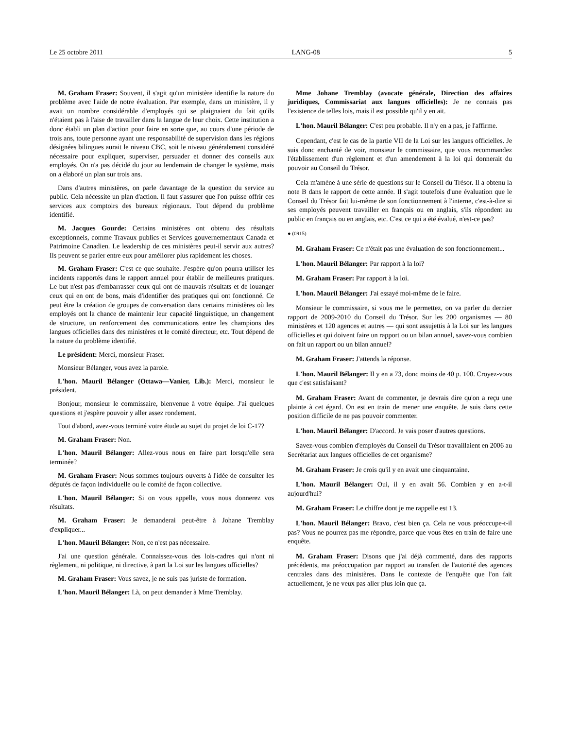Le 25 octobre 2011 LANG-08 5
M. Graham Fraser: Souvent, il s'agit qu'un ministère identifie la nature du problème avec l'aide de notre évaluation. Par exemple, dans un ministère, il y avait un nombre considérable d'employés qui se plaignaient du fait qu'ils n'étaient pas à l'aise de travailler dans la langue de leur choix. Cette institution a donc établi un plan d'action pour faire en sorte que, au cours d'une période de trois ans, toute personne ayant une responsabilité de supervision dans les régions désignées bilingues aurait le niveau CBC, soit le niveau générale­ment considéré nécessaire pour expliquer, superviser, persuader et donner des conseils aux employés. On n'a pas décidé du jour au lendemain de changer le système, mais on a élaboré un plan sur trois ans.
Dans d'autres ministères, on parle davantage de la question du service au public. Cela nécessite un plan d'action. Il faut s'assurer que l'on puisse offrir ces services aux comptoirs des bureaux régionaux. Tout dépend du problème identifié.
M. Jacques Gourde: Certains ministères ont obtenu des résultats exceptionnels, comme Travaux publics et Services gouvernementaux Canada et Patrimoine Canadien. Le leadership de ces ministères peut-il servir aux autres? Ils peuvent se parler entre eux pour améliorer plus rapidement les choses.
M. Graham Fraser: C'est ce que souhaite. J'espère qu'on pourra utiliser les incidents rapportés dans le rapport annuel pour établir de meilleures pratiques. Le but n'est pas d'embarrasser ceux qui ont de mauvais résultats et de louanger ceux qui en ont de bons, mais d'identifier des pratiques qui ont fonctionné. Ce peut être la création de groupes de conversation dans certains ministères où les employés ont la chance de maintenir leur capacité linguistique, un changement de structure, un renforcement des communications entre les champions des langues officielles dans des ministères et le comité directeur, etc. Tout dépend de la nature du problème identifié.
Le président: Merci, monsieur Fraser.
Monsieur Bélanger, vous avez la parole.
L'hon. Mauril Bélanger (Ottawa—Vanier, Lib.): Merci, monsieur le président.
Bonjour, monsieur le commissaire, bienvenue à votre équipe. J'ai quelques questions et j'espère pouvoir y aller assez rondement.
Tout d'abord, avez-vous terminé votre étude au sujet du projet de loi C-17?
M. Graham Fraser: Non.
L'hon. Mauril Bélanger: Allez-vous nous en faire part lorsqu'elle sera terminée?
M. Graham Fraser: Nous sommes toujours ouverts à l'idée de consulter les députés de façon individuelle ou le comité de façon collective.
L'hon. Mauril Bélanger: Si on vous appelle, vous nous donnerez vos résultats.
M. Graham Fraser: Je demanderai peut-être à Johane Tremblay d'expliquer...
L'hon. Mauril Bélanger: Non, ce n'est pas nécessaire.
J'ai une question générale. Connaissez-vous des lois-cadres qui n'ont ni règlement, ni politique, ni directive, à part la Loi sur les langues officielles?
M. Graham Fraser: Vous savez, je ne suis pas juriste de formation.
L'hon. Mauril Bélanger: Là, on peut demander à Mme Tremblay.
Mme Johane Tremblay (avocate générale, Direction des affaires juridiques, Commissariat aux langues officielles): Je ne connais pas l'existence de telles lois, mais il est possible qu'il y en ait.
L'hon. Mauril Bélanger: C'est peu probable. Il n'y en a pas, je l'affirme.
Cependant, c'est le cas de la partie VII de la Loi sur les langues officielles. Je suis donc enchanté de voir, monsieur le commissaire, que vous recommandez l'établissement d'un règlement et d'un amendement à la loi qui donnerait du pouvoir au Conseil du Trésor.
Cela m'amène à une série de questions sur le Conseil du Trésor. Il a obtenu la note B dans le rapport de cette année. Il s'agit toutefois d'une évaluation que le Conseil du Trésor fait lui-même de son fonctionnement à l'interne, c'est-à-dire si ses employés peuvent travailler en français ou en anglais, s'ils répondent au public en français ou en anglais, etc. C'est ce qui a été évalué, n'est-ce pas?
● (0915)
M. Graham Fraser: Ce n'était pas une évaluation de son fonctionnement...
L'hon. Mauril Bélanger: Par rapport à la loi?
M. Graham Fraser: Par rapport à la loi.
L'hon. Mauril Bélanger: J'ai essayé moi-même de le faire.
Monsieur le commissaire, si vous me le permettez, on va parler du dernier rapport de 2009-2010 du Conseil du Trésor. Sur les 200 organismes — 80 ministères et 120 agences et autres — qui sont assujettis à la Loi sur les langues officielles et qui doivent faire un rapport ou un bilan annuel, savez-vous combien on fait un rapport ou un bilan annuel?
M. Graham Fraser: J'attends la réponse.
L'hon. Mauril Bélanger: Il y en a 73, donc moins de 40 p. 100. Croyez-vous que c'est satisfaisant?
M. Graham Fraser: Avant de commenter, je devrais dire qu'on a reçu une plainte à cet égard. On est en train de mener une enquête. Je suis dans cette position difficile de ne pas pouvoir commenter.
L'hon. Mauril Bélanger: D'accord. Je vais poser d'autres questions.
Savez-vous combien d'employés du Conseil du Trésor travail­laient en 2006 au Secrétariat aux langues officielles de cet organisme?
M. Graham Fraser: Je crois qu'il y en avait une cinquantaine.
L'hon. Mauril Bélanger: Oui, il y en avait 56. Combien y en a-t-il aujourd'hui?
M. Graham Fraser: Le chiffre dont je me rappelle est 13.
L'hon. Mauril Bélanger: Bravo, c'est bien ça. Cela ne vous préoccupe-t-il pas? Vous ne pourrez pas me répondre, parce que vous êtes en train de faire une enquête.
M. Graham Fraser: Disons que j'ai déjà commenté, dans des rapports précédents, ma préoccupation par rapport au transfert de l'autorité des agences centrales dans des ministères. Dans le contexte de l'enquête que l'on fait actuellement, je ne veux pas aller plus loin que ça.